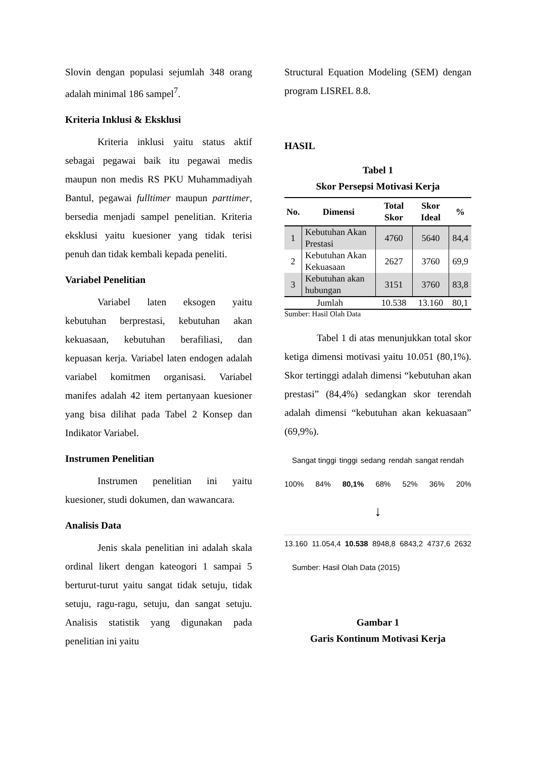Slovin dengan populasi sejumlah 348 orang adalah minimal 186 sampel<sup>7</sup>.
Kriteria Inklusi & Eksklusi
Kriteria inklusi yaitu status aktif sebagai pegawai baik itu pegawai medis maupun non medis RS PKU Muhammadiyah Bantul, pegawai fulltimer maupun parttimer, bersedia menjadi sampel penelitian. Kriteria eksklusi yaitu kuesioner yang tidak terisi penuh dan tidak kembali kepada peneliti.
Variabel Penelitian
Variabel laten eksogen yaitu kebutuhan berprestasi, kebutuhan akan kekuasaan, kebutuhan berafiliasi, dan kepuasan kerja. Variabel laten endogen adalah variabel komitmen organisasi. Variabel manifes adalah 42 item pertanyaan kuesioner yang bisa dilihat pada Tabel 2 Konsep dan Indikator Variabel.
Instrumen Penelitian
Instrumen penelitian ini yaitu kuesioner, studi dokumen, dan wawancara.
Analisis Data
Jenis skala penelitian ini adalah skala ordinal likert dengan kateogori 1 sampai 5 berturut-turut yaitu sangat tidak setuju, tidak setuju, ragu-ragu, setuju, dan sangat setuju. Analisis statistik yang digunakan pada penelitian ini yaitu
Structural Equation Modeling (SEM) dengan program LISREL 8.8.
HASIL
Tabel 1
Skor Persepsi Motivasi Kerja
| No. | Dimensi | Total Skor | Skor Ideal | % |
| --- | --- | --- | --- | --- |
| 1 | Kebutuhan Akan Prestasi | 4760 | 5640 | 84,4 |
| 2 | Kebutuhan Akan Kekuasaan | 2627 | 3760 | 69,9 |
| 3 | Kebutuhan akan hubungan | 3151 | 3760 | 83,8 |
| Jumlah | | 10.538 | 13.160 | 80,1 |
Sumber: Hasil Olah Data
Tabel 1 di atas menunjukkan total skor ketiga dimensi motivasi yaitu 10.051 (80,1%). Skor tertinggi adalah dimensi “kebutuhan akan prestasi” (84,4%) sedangkan skor terendah adalah dimensi “kebutuhan akan kekuasaan” (69,9%).
Sangat tinggi tinggi sedang rendah sangat rendah
100% 84% 80,1% 68% 52% 36% 20%
↓
13.160 11.054,4 10.538 8948,8 6843,2 4737,6 2632
Sumber: Hasil Olah Data (2015)
Gambar 1
Garis Kontinum Motivasi Kerja